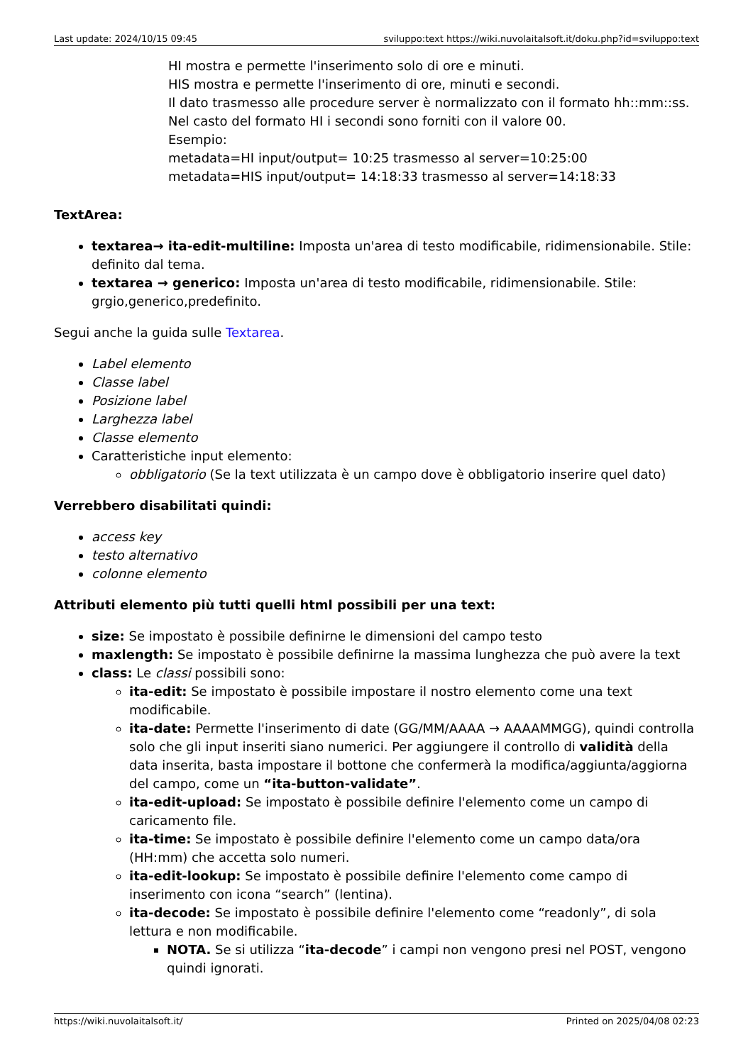Last update: 2024/10/15 09:45 sviluppo:text https://wiki.nuvolaitalsoft.it/doku.php?id=sviluppo:text
HI mostra e permette l'inserimento solo di ore e minuti.
HIS mostra e permette l'inserimento di ore, minuti e secondi.
Il dato trasmesso alle procedure server è normalizzato con il formato hh::mm::ss.
Nel casto del formato HI i secondi sono forniti con il valore 00.
Esempio:
metadata=HI input/output= 10:25 trasmesso al server=10:25:00
metadata=HIS input/output= 14:18:33 trasmesso al server=14:18:33
TextArea:
textarea→ ita-edit-multiline: Imposta un'area di testo modificabile, ridimensionabile. Stile: definito dal tema.
textarea → generico: Imposta un'area di testo modificabile, ridimensionabile. Stile: grgio,generico,predefinito.
Segui anche la guida sulle Textarea.
Label elemento
Classe label
Posizione label
Larghezza label
Classe elemento
Caratteristiche input elemento:
obbligatorio (Se la text utilizzata è un campo dove è obbligatorio inserire quel dato)
Verrebbero disabilitati quindi:
access key
testo alternativo
colonne elemento
Attributi elemento più tutti quelli html possibili per una text:
size: Se impostato è possibile definirne le dimensioni del campo testo
maxlength: Se impostato è possibile definirne la massima lunghezza che può avere la text
class: Le classi possibili sono:
ita-edit: Se impostato è possibile impostare il nostro elemento come una text modificabile.
ita-date: Permette l'inserimento di date (GG/MM/AAAA → AAAAMMGG), quindi controlla solo che gli input inseriti siano numerici. Per aggiungere il controllo di validità della data inserita, basta impostare il bottone che confermerà la modifica/aggiunta/aggiorna del campo, come un “ita-button-validate”.
ita-edit-upload: Se impostato è possibile definire l'elemento come un campo di caricamento file.
ita-time: Se impostato è possibile definire l'elemento come un campo data/ora (HH:mm) che accetta solo numeri.
ita-edit-lookup: Se impostato è possibile definire l'elemento come campo di inserimento con icona “search” (lentina).
ita-decode: Se impostato è possibile definire l'elemento come “readonly”, di sola lettura e non modificabile.
NOTA. Se si utilizza “ita-decode” i campi non vengono presi nel POST, vengono quindi ignorati.
https://wiki.nuvolaitalsoft.it/ Printed on 2025/04/08 02:23